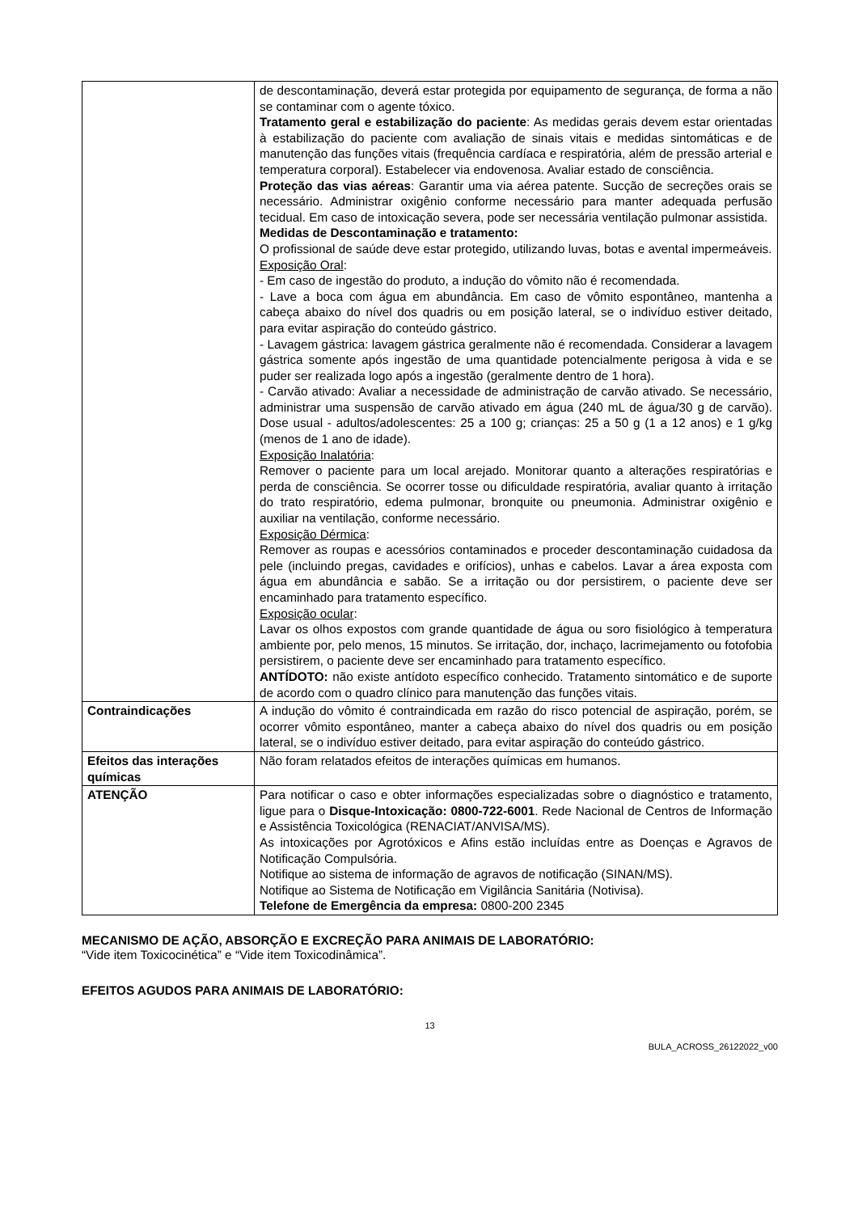| | de descontaminação, deverá estar protegida por equipamento de segurança, de forma a não se contaminar com o agente tóxico. Tratamento geral e estabilização do paciente : As medidas gerais devem estar orientadas à estabilização do paciente com avaliação de sinais vitais e medidas sintomáticas e de manutenção das funções vitais (frequência cardíaca e respiratória, além de pressão arterial e temperatura corporal). Estabelecer via endovenosa. Avaliar estado de consciência. Proteção das vias aéreas : Garantir uma via aérea patente. Sucção de secreções orais se necessário. Administrar oxigênio conforme necessário para manter adequada perfusão tecidual. Em caso de intoxicação severa, pode ser necessária ventilação pulmonar assistida. Medidas de Descontaminação e tratamento: O profissional de saúde deve estar protegido, utilizando luvas, botas e avental impermeáveis. Exposição Oral : - Em caso de ingestão do produto, a indução do vômito não é recomendada. - Lave a boca com água em abundância. Em caso de vômito espontâneo, mantenha a cabeça abaixo do nível dos quadris ou em posição lateral, se o indivíduo estiver deitado, para evitar aspiração do conteúdo gástrico. - Lavagem gástrica: lavagem gástrica geralmente não é recomendada. Considerar a lavagem gástrica somente após ingestão de uma quantidade potencialmente perigosa à vida e se puder ser realizada logo após a ingestão (geralmente dentro de 1 hora). - Carvão ativado: Avaliar a necessidade de administração de carvão ativado. Se necessário, administrar uma suspensão de carvão ativado em água (240 mL de água/30 g de carvão). Dose usual - adultos/adolescentes: 25 a 100 g; crianças: 25 a 50 g (1 a 12 anos) e 1 g/kg (menos de 1 ano de idade). Exposição Inalatória : Remover o paciente para um local arejado. Monitorar quanto a alterações respiratórias e perda de consciência. Se ocorrer tosse ou dificuldade respiratória, avaliar quanto à irritação do trato respiratório, edema pulmonar, bronquite ou pneumonia. Administrar oxigênio e auxiliar na ventilação, conforme necessário. Exposição Dérmica : Remover as roupas e acessórios contaminados e proceder descontaminação cuidadosa da pele (incluindo pregas, cavidades e orifícios), unhas e cabelos. Lavar a área exposta com água em abundância e sabão. Se a irritação ou dor persistirem, o paciente deve ser encaminhado para tratamento específico. Exposição ocular : Lavar os olhos expostos com grande quantidade de água ou soro fisiológico à temperatura ambiente por, pelo menos, 15 minutos. Se irritação, dor, inchaço, lacrimejamento ou fotofobia persistirem, o paciente deve ser encaminhado para tratamento específico. ANTÍDOTO: não existe antídoto específico conhecido. Tratamento sintomático e de suporte de acordo com o quadro clínico para manutenção das funções vitais. |
| Contraindicações | A indução do vômito é contraindicada em razão do risco potencial de aspiração, porém, se ocorrer vômito espontâneo, manter a cabeça abaixo do nível dos quadris ou em posição lateral, se o indivíduo estiver deitado, para evitar aspiração do conteúdo gástrico. |
| Efeitos das interações químicas | Não foram relatados efeitos de interações químicas em humanos. |
| ATENÇÃO | Para notificar o caso e obter informações especializadas sobre o diagnóstico e tratamento, ligue para o Disque-Intoxicação: 0800-722-6001 . Rede Nacional de Centros de Informação e Assistência Toxicológica (RENACIAT/ANVISA/MS). As intoxicações por Agrotóxicos e Afins estão incluídas entre as Doenças e Agravos de Notificação Compulsória. Notifique ao sistema de informação de agravos de notificação (SINAN/MS). Notifique ao Sistema de Notificação em Vigilância Sanitária (Notivisa). Telefone de Emergência da empresa: 0800-200 2345 |
MECANISMO DE AÇÃO, ABSORÇÃO E EXCREÇÃO PARA ANIMAIS DE LABORATÓRIO:
“Vide item Toxicocinética” e “Vide item Toxicodinâmica”.
EFEITOS AGUDOS PARA ANIMAIS DE LABORATÓRIO:
13
BULA_ACROSS_26122022_v00